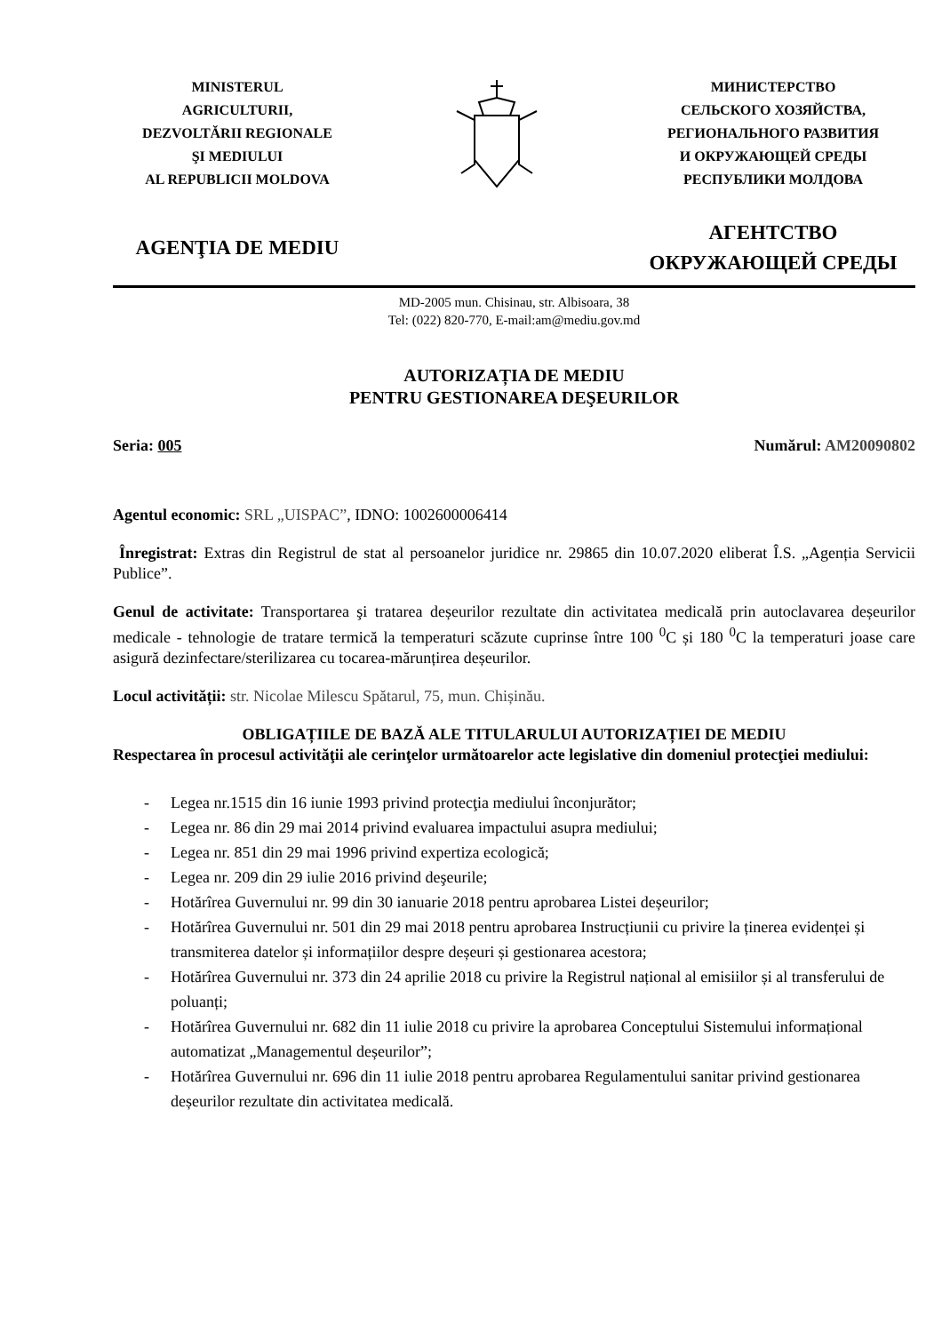MINISTERUL
AGRICULTURII,
DEZVOLTĂRII REGIONALE
ŞI MEDIULUI
AL REPUBLICII MOLDOVA
МИНИСТЕРСТВО
СЕЛЬСКОГО ХОЗЯЙСТВА,
РЕГИОНАЛЬНОГО РАЗВИТИЯ
И ОКРУЖАЮЩЕЙ СРЕДЫ
РЕСПУБЛИКИ МОЛДОВА
AGENŢIA DE MEDIU
АГЕНТСТВО
ОКРУЖАЮЩЕЙ СРЕДЫ
MD-2005 mun. Chisinau, str. Albisoara, 38
Tel: (022) 820-770, E-mail:am@mediu.gov.md
AUTORIZAȚIA DE MEDIU
PENTRU GESTIONAREA DEŞEURILOR
Seria: 005 Numărul: AM20090802
Agentul economic: SRL „UISPAC”, IDNO: 1002600006414
Înregistrat: Extras din Registrul de stat al persoanelor juridice nr. 29865 din 10.07.2020 eliberat Î.S. „Agenția Servicii Publice”.
Genul de activitate: Transportarea şi tratarea deșeurilor rezultate din activitatea medicală prin autoclavarea deșeurilor medicale - tehnologie de tratare termică la temperaturi scăzute cuprinse între 100 <sup>0</sup>C și 180 <sup>0</sup>C la temperaturi joase care asigură dezinfectare/sterilizarea cu tocarea-mărunțirea deșeurilor.
Locul activității: str. Nicolae Milescu Spătarul, 75, mun. Chișinău.
OBLIGAȚIILE DE BAZĂ ALE TITULARULUI AUTORIZAȚIEI DE MEDIU
Respectarea în procesul activităţii ale cerinţelor următoarelor acte legislative din domeniul protecţiei mediului:
- Legea nr.1515 din 16 iunie 1993 privind protecţia mediului înconjurător;
- Legea nr. 86 din 29 mai 2014 privind evaluarea impactului asupra mediului;
- Legea nr. 851 din 29 mai 1996 privind expertiza ecologică;
- Legea nr. 209 din 29 iulie 2016 privind deşeurile;
- Hotărîrea Guvernului nr. 99 din 30 ianuarie 2018 pentru aprobarea Listei deșeurilor;
- Hotărîrea Guvernului nr. 501 din 29 mai 2018 pentru aprobarea Instrucțiunii cu privire la ținerea evidenței și transmiterea datelor și informațiilor despre deșeuri și gestionarea acestora;
- Hotărîrea Guvernului nr. 373 din 24 aprilie 2018 cu privire la Registrul național al emisiilor și al transferului de poluanți;
- Hotărîrea Guvernului nr. 682 din 11 iulie 2018 cu privire la aprobarea Conceptului Sistemului informațional automatizat „Managementul deșeurilor”;
- Hotărîrea Guvernului nr. 696 din 11 iulie 2018 pentru aprobarea Regulamentului sanitar privind gestionarea deșeurilor rezultate din activitatea medicală.